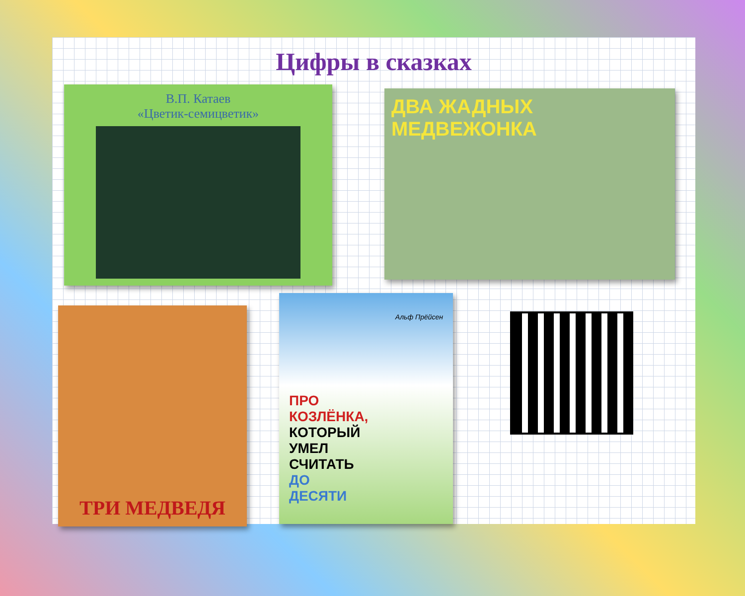Цифры в сказках
В.П. Катаев
«Цветик-семицветик»
ДВА ЖАДНЫХ
МЕДВЕЖОНКА
ТРИ МЕДВЕДЯ
Альф Прёйсен
ПРО
КОЗЛЁНКА,
КОТОРЫЙ
УМЕЛ
СЧИТАТЬ
ДО
ДЕСЯТИ